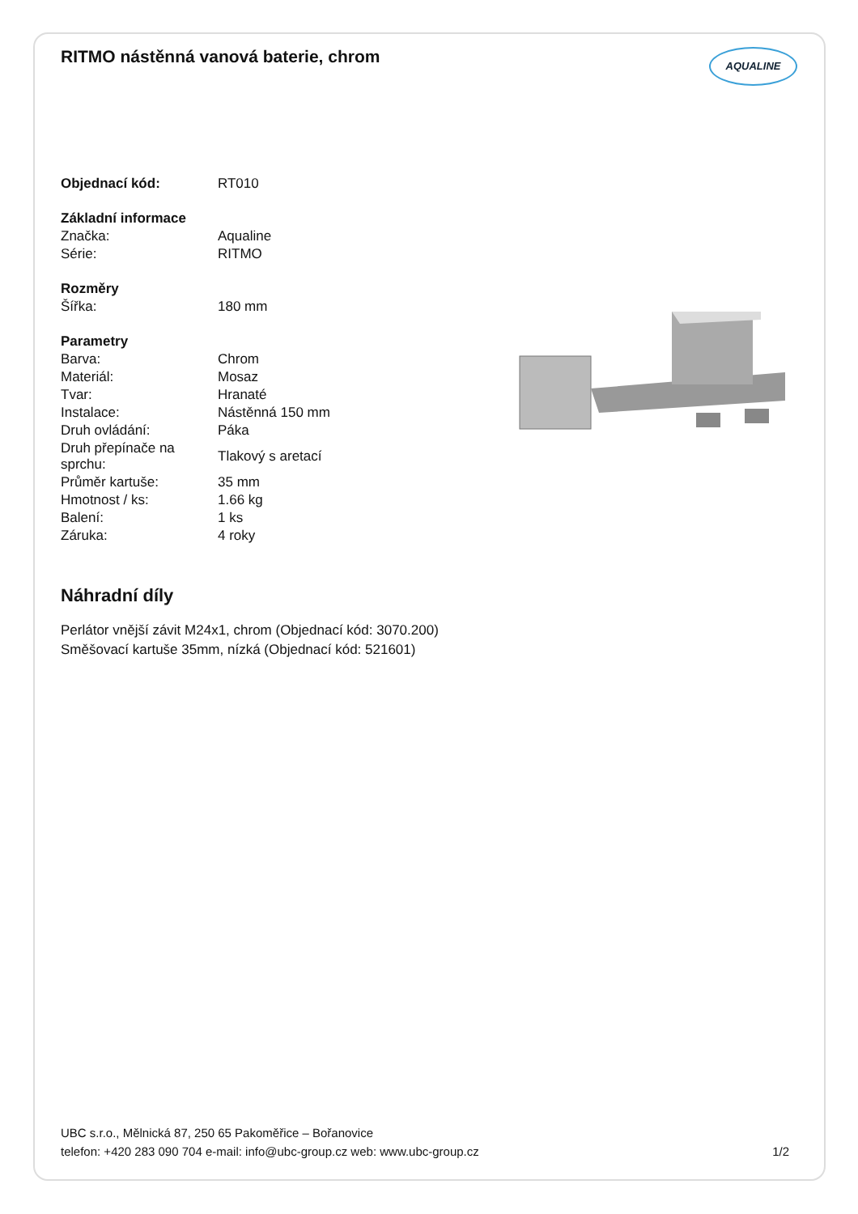RITMO nástěnná vanová baterie, chrom AQUALINE
| Objednací kód: | RT010 |
| Základní informace | |
| Značka: | Aqualine |
| Série: | RITMO |
| Rozměry | |
| Šířka: | 180 mm |
| Parametry | |
| Barva: | Chrom |
| Materiál: | Mosaz |
| Tvar: | Hranaté |
| Instalace: | Nástěnná 150 mm |
| Druh ovládání: | Páka |
| Druh přepínače na sprchu: | Tlakový s aretací |
| Průměr kartuše: | 35 mm |
| Hmotnost / ks: | 1.66 kg |
| Balení: | 1 ks |
| Záruka: | 4 roky |
Náhradní díly
Perlátor vnější závit M24x1, chrom (Objednací kód: 3070.200)
Směšovací kartuše 35mm, nízká (Objednací kód: 521601)
UBC s.r.o., Mělnická 87, 250 65 Pakoměřice – Bořanovice
telefon: +420 283 090 704 e-mail: info@ubc-group.cz web: www.ubc-group.cz 1/2